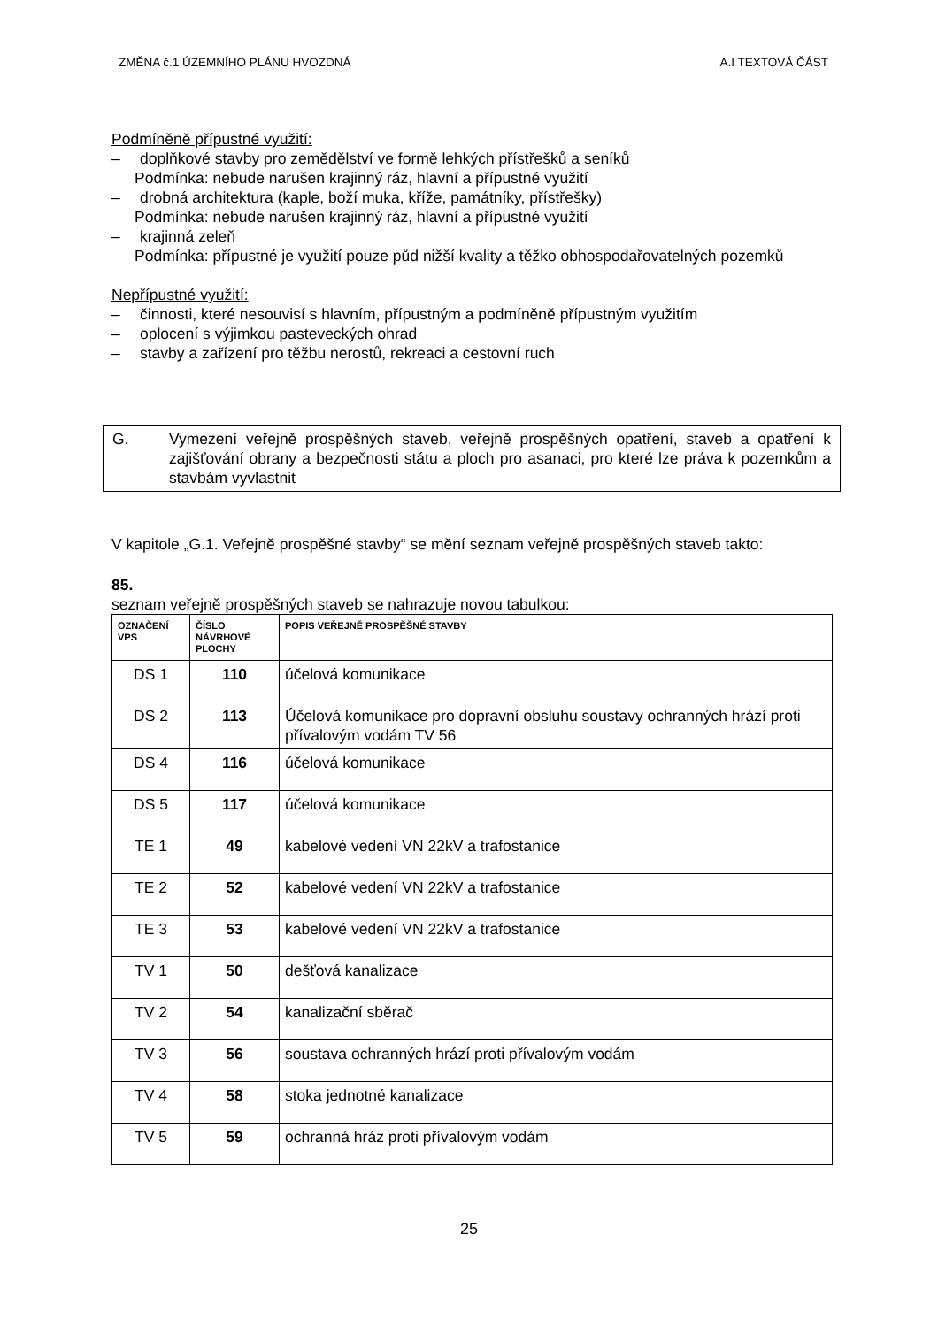ZMĚNA č.1 ÚZEMNÍHO PLÁNU HVOZDNÁ A.I TEXTOVÁ ČÁST
Podmíněně přípustné využití:
– doplňkové stavby pro zemědělství ve formě lehkých přístřešků a seníků
Podmínka: nebude narušen krajinný ráz, hlavní a přípustné využití
– drobná architektura (kaple, boží muka, kříže, památníky, přístřešky)
Podmínka: nebude narušen krajinný ráz, hlavní a přípustné využití
– krajinná zeleň
Podmínka: přípustné je využití pouze půd nižší kvality a těžko obhospodařovatelných pozemků
Nepřípustné využití:
– činnosti, které nesouvisí s hlavním, přípustným a podmíněně přípustným využitím
– oplocení s výjimkou pasteveckých ohrad
– stavby a zařízení pro těžbu nerostů, rekreaci a cestovní ruch
G. Vymezení veřejně prospěšných staveb, veřejně prospěšných opatření, staveb a opatření k zajišťování obrany a bezpečnosti státu a ploch pro asanaci, pro které lze práva k pozemkům a stavbám vyvlastnit
V kapitole „G.1. Veřejně prospěšné stavby“ se mění seznam veřejně prospěšných staveb takto:
85.
seznam veřejně prospěšných staveb se nahrazuje novou tabulkou:
| OZNAČENÍ VPS | ČÍSLO NÁVRHOVÉ PLOCHY | POPIS VEŘEJNĚ PROSPĚŠNÉ STAVBY |
| --- | --- | --- |
| DS 1 | 110 | účelová komunikace |
| DS 2 | 113 | Účelová komunikace pro dopravní obsluhu soustavy ochranných hrází proti přívalovým vodám TV 56 |
| DS 4 | 116 | účelová komunikace |
| DS 5 | 117 | účelová komunikace |
| TE 1 | 49 | kabelové vedení VN 22kV a trafostanice |
| TE 2 | 52 | kabelové vedení VN 22kV a trafostanice |
| TE 3 | 53 | kabelové vedení VN 22kV a trafostanice |
| TV 1 | 50 | dešťová kanalizace |
| TV 2 | 54 | kanalizační sběrač |
| TV 3 | 56 | soustava ochranných hrází proti přívalovým vodám |
| TV 4 | 58 | stoka jednotné kanalizace |
| TV 5 | 59 | ochranná hráz proti přívalovým vodám |
25